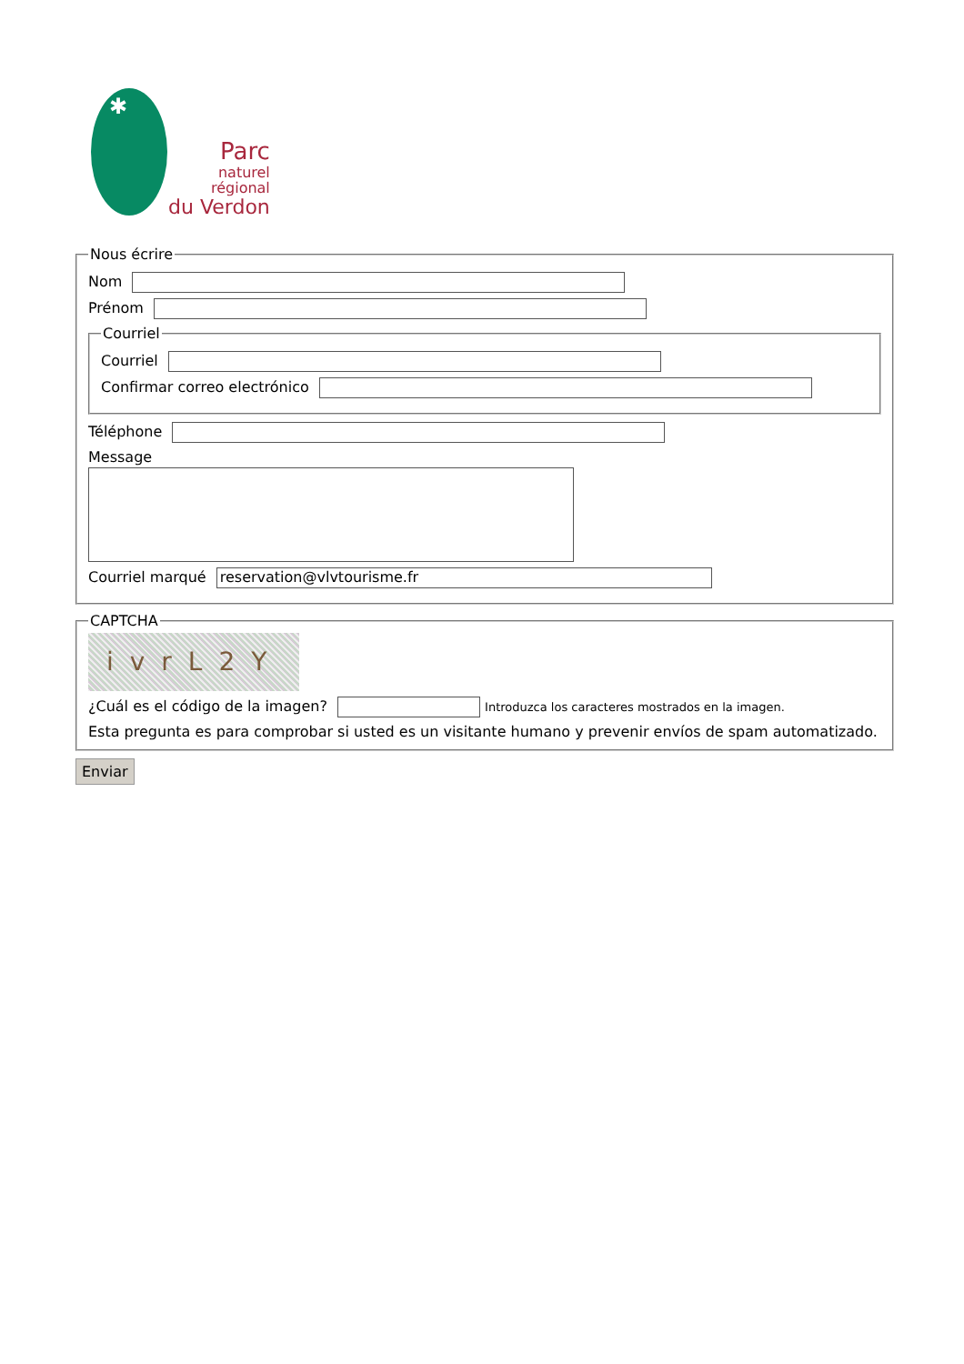✱
Parc
naturel
régional
du Verdon
Nous écrire
Nom
Prénom
Courriel
Courriel
Confirmar correo electrónico
Téléphone
Message
Courriel marqué reservation@vlvtourisme.fr
CAPTCHA
ivrL2Y
¿Cuál es el código de la imagen? Introduzca los caracteres mostrados en la imagen.
Esta pregunta es para comprobar si usted es un visitante humano y prevenir envíos de spam automatizado.
Enviar